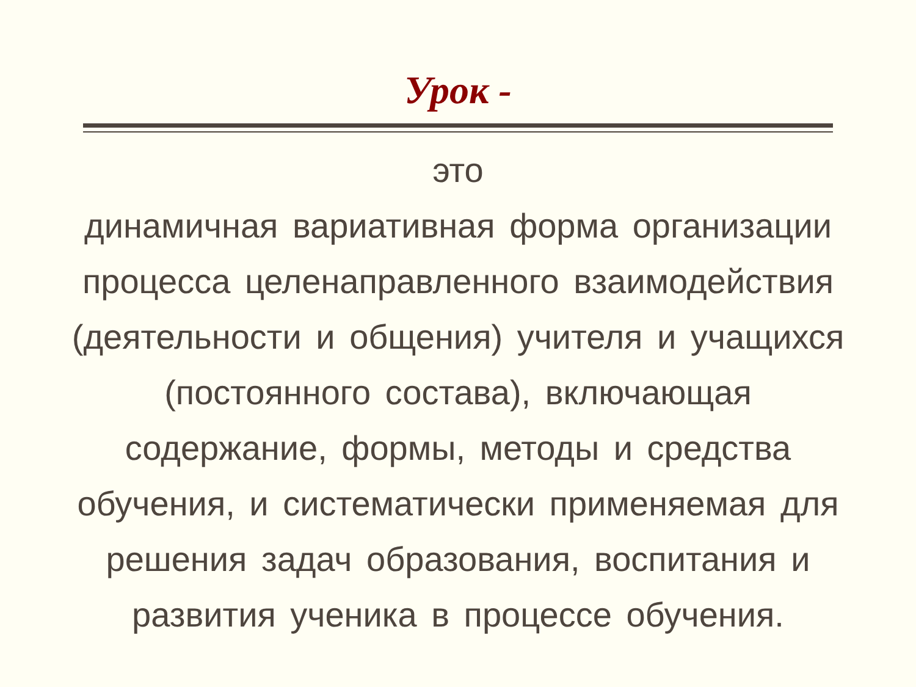Урок -
это
динамичная вариативная форма организации
процесса целенаправленного взаимодействия
(деятельности и общения) учителя и учащихся
(постоянного состава), включающая
содержание, формы, методы и средства
обучения, и систематически применяемая для
решения задач образования, воспитания и
развития ученика в процессе обучения.